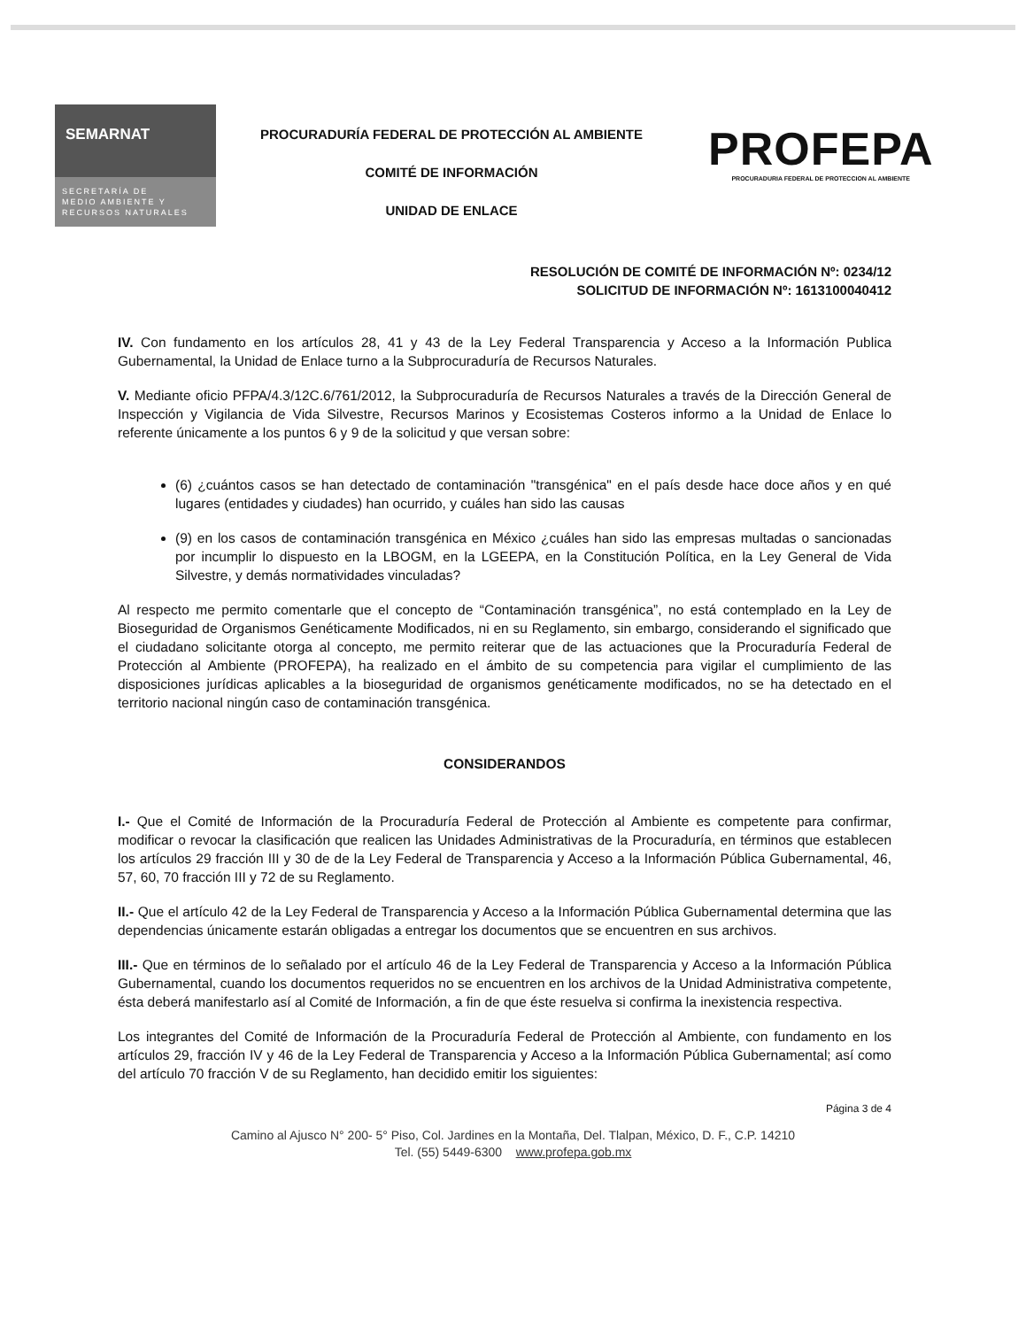SEMARNAT
SECRETARÍA DE
MEDIO AMBIENTE Y
RECURSOS NATURALES
PROCURADURÍA FEDERAL DE PROTECCIÓN AL AMBIENTE
COMITÉ DE INFORMACIÓN
UNIDAD DE ENLACE
PROFEPA
PROCURADURIA FEDERAL DE PROTECCION AL AMBIENTE
RESOLUCIÓN DE COMITÉ DE INFORMACIÓN Nº: 0234/12
SOLICITUD DE INFORMACIÓN Nº: 1613100040412
IV. Con fundamento en los artículos 28, 41 y 43 de la Ley Federal Transparencia y Acceso a la Información Publica Gubernamental, la Unidad de Enlace turno a la Subprocuraduría de Recursos Naturales.
V. Mediante oficio PFPA/4.3/12C.6/761/2012, la Subprocuraduría de Recursos Naturales a través de la Dirección General de Inspección y Vigilancia de Vida Silvestre, Recursos Marinos y Ecosistemas Costeros informo a la Unidad de Enlace lo referente únicamente a los puntos 6 y 9 de la solicitud y que versan sobre:
(6) ¿cuántos casos se han detectado de contaminación "transgénica" en el país desde hace doce años y en qué lugares (entidades y ciudades) han ocurrido, y cuáles han sido las causas
(9) en los casos de contaminación transgénica en México ¿cuáles han sido las empresas multadas o sancionadas por incumplir lo dispuesto en la LBOGM, en la LGEEPA, en la Constitución Política, en la Ley General de Vida Silvestre, y demás normatividades vinculadas?
Al respecto me permito comentarle que el concepto de “Contaminación transgénica”, no está contemplado en la Ley de Bioseguridad de Organismos Genéticamente Modificados, ni en su Reglamento, sin embargo, considerando el significado que el ciudadano solicitante otorga al concepto, me permito reiterar que de las actuaciones que la Procuraduría Federal de Protección al Ambiente (PROFEPA), ha realizado en el ámbito de su competencia para vigilar el cumplimiento de las disposiciones jurídicas aplicables a la bioseguridad de organismos genéticamente modificados, no se ha detectado en el territorio nacional ningún caso de contaminación transgénica.
CONSIDERANDOS
I.- Que el Comité de Información de la Procuraduría Federal de Protección al Ambiente es competente para confirmar, modificar o revocar la clasificación que realicen las Unidades Administrativas de la Procuraduría, en términos que establecen los artículos 29 fracción III y 30 de de la Ley Federal de Transparencia y Acceso a la Información Pública Gubernamental, 46, 57, 60, 70 fracción III y 72 de su Reglamento.
II.- Que el artículo 42 de la Ley Federal de Transparencia y Acceso a la Información Pública Gubernamental determina que las dependencias únicamente estarán obligadas a entregar los documentos que se encuentren en sus archivos.
III.- Que en términos de lo señalado por el artículo 46 de la Ley Federal de Transparencia y Acceso a la Información Pública Gubernamental, cuando los documentos requeridos no se encuentren en los archivos de la Unidad Administrativa competente, ésta deberá manifestarlo así al Comité de Información, a fin de que éste resuelva si confirma la inexistencia respectiva.
Los integrantes del Comité de Información de la Procuraduría Federal de Protección al Ambiente, con fundamento en los artículos 29, fracción IV y 46 de la Ley Federal de Transparencia y Acceso a la Información Pública Gubernamental; así como del artículo 70 fracción V de su Reglamento, han decidido emitir los siguientes:
Página 3 de 4
Camino al Ajusco N° 200- 5° Piso, Col. Jardines en la Montaña, Del. Tlalpan, México, D. F., C.P. 14210
Tel. (55) 5449-6300 www.profepa.gob.mx